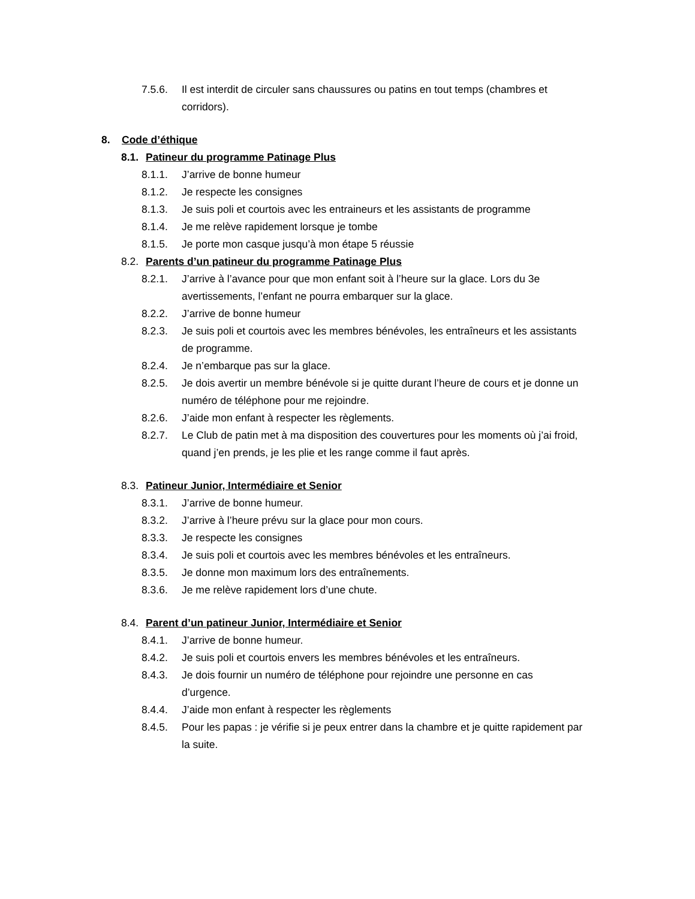7.5.6. Il est interdit de circuler sans chaussures ou patins en tout temps (chambres et corridors).
8. Code d’éthique
8.1. Patineur du programme Patinage Plus
8.1.1. J’arrive de bonne humeur
8.1.2. Je respecte les consignes
8.1.3. Je suis poli et courtois avec les entraineurs et les assistants de programme
8.1.4. Je me relève rapidement lorsque je tombe
8.1.5. Je porte mon casque jusqu’à mon étape 5 réussie
8.2. Parents d’un patineur du programme Patinage Plus
8.2.1. J’arrive à l’avance pour que mon enfant soit à l’heure sur la glace. Lors du 3e avertissements, l’enfant ne pourra embarquer sur la glace.
8.2.2. J’arrive de bonne humeur
8.2.3. Je suis poli et courtois avec les membres bénévoles, les entraîneurs et les assistants de programme.
8.2.4. Je n’embarque pas sur la glace.
8.2.5. Je dois avertir un membre bénévole si je quitte durant l’heure de cours et je donne un numéro de téléphone pour me rejoindre.
8.2.6. J’aide mon enfant à respecter les règlements.
8.2.7. Le Club de patin met à ma disposition des couvertures pour les moments où j’ai froid, quand j’en prends, je les plie et les range comme il faut après.
8.3. Patineur Junior, Intermédiaire et Senior
8.3.1. J’arrive de bonne humeur.
8.3.2. J’arrive à l’heure prévu sur la glace pour mon cours.
8.3.3. Je respecte les consignes
8.3.4. Je suis poli et courtois avec les membres bénévoles et les entraîneurs.
8.3.5. Je donne mon maximum lors des entraînements.
8.3.6. Je me relève rapidement lors d’une chute.
8.4. Parent d’un patineur Junior, Intermédiaire et Senior
8.4.1. J’arrive de bonne humeur.
8.4.2. Je suis poli et courtois envers les membres bénévoles et les entraîneurs.
8.4.3. Je dois fournir un numéro de téléphone pour rejoindre une personne en cas d’urgence.
8.4.4. J’aide mon enfant à respecter les règlements
8.4.5. Pour les papas : je vérifie si je peux entrer dans la chambre et je quitte rapidement par la suite.